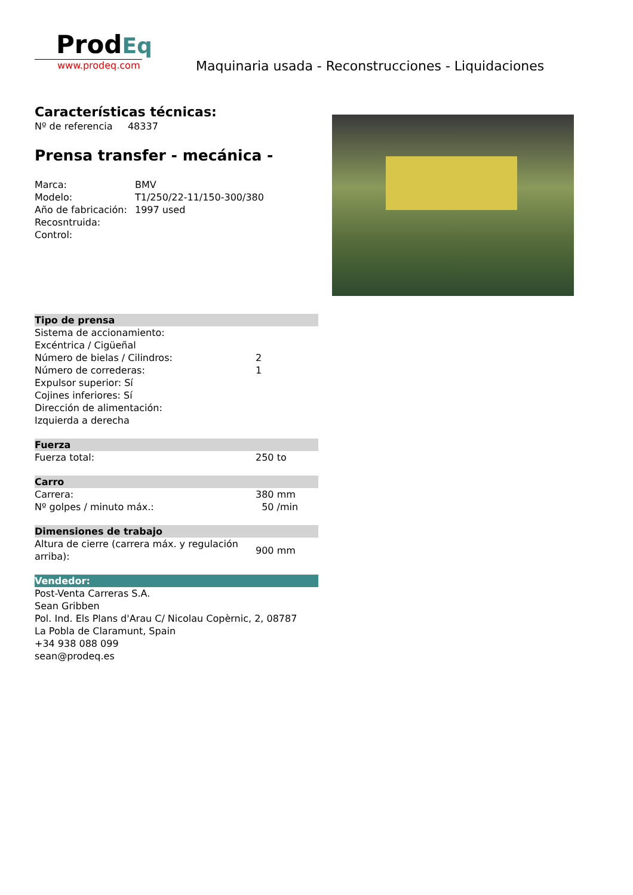ProdEq
www.prodeq.com
Maquinaria usada - Reconstrucciones - Liquidaciones
Características técnicas:
Nº de referencia 48337
Prensa transfer - mecánica -
| Marca: | BMV |
| Modelo: | T1/250/22-11/150-300/380 |
| Año de fabricación: | 1997 used |
| Recosntruida: | |
| Control: | |
| Tipo de prensa | |
| Sistema de accionamiento: | |
| Excéntrica / Cigüeñal | |
| Número de bielas / Cilindros: | 2 |
| Número de correderas: | 1 |
| Expulsor superior: Sí | |
| Cojines inferiores: Sí | |
| Dirección de alimentación: | |
| Izquierda a derecha | |
| Fuerza | |
| Fuerza total: | 250 to |
| Carro | |
| Carrera: | 380 mm |
| Nº golpes / minuto máx.: | 50 /min |
| Dimensiones de trabajo | |
| Altura de cierre (carrera máx. y regulación arriba): | 900 mm |
| Vendedor: | |
| Post-Venta Carreras S.A. Sean Gribben Pol. Ind. Els Plans d'Arau C/ Nicolau Copèrnic, 2, 08787 La Pobla de Claramunt, Spain +34 938 088 099 sean@prodeq.es | |